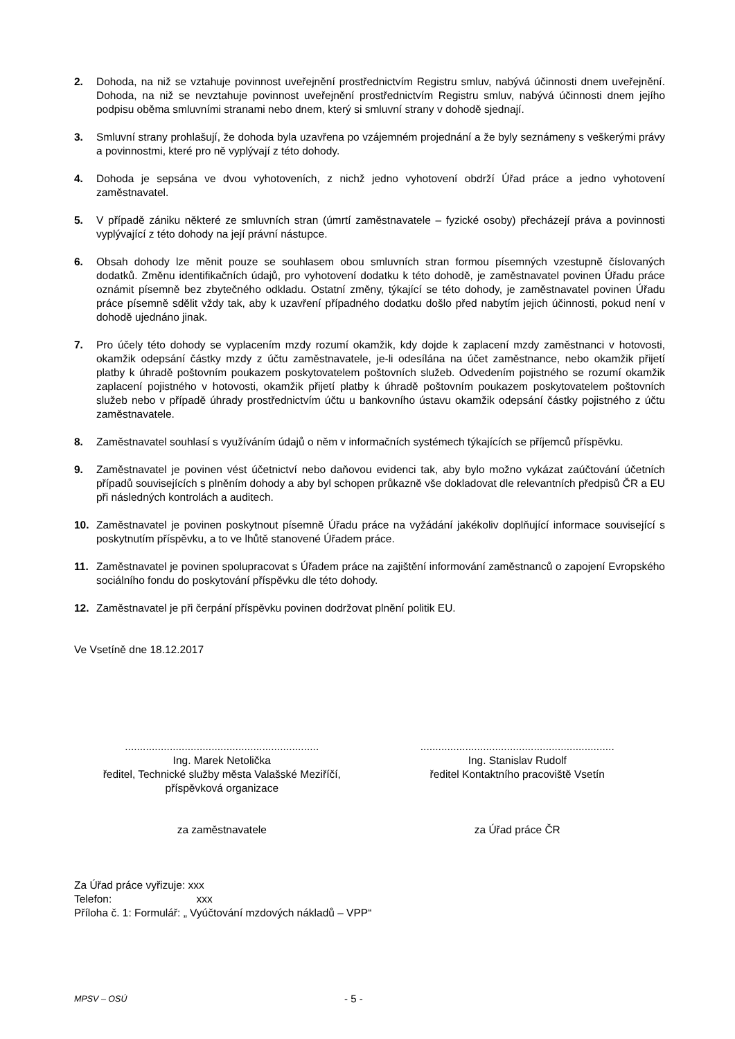2. Dohoda, na niž se vztahuje povinnost uveřejnění prostřednictvím Registru smluv, nabývá účinnosti dnem uveřejnění. Dohoda, na niž se nevztahuje povinnost uveřejnění prostřednictvím Registru smluv, nabývá účinnosti dnem jejího podpisu oběma smluvními stranami nebo dnem, který si smluvní strany v dohodě sjednají.
3. Smluvní strany prohlašují, že dohoda byla uzavřena po vzájemném projednání a že byly seznámeny s veškerými právy a povinnostmi, které pro ně vyplývají z této dohody.
4. Dohoda je sepsána ve dvou vyhotoveních, z nichž jedno vyhotovení obdrží Úřad práce a jedno vyhotovení zaměstnavatel.
5. V případě zániku některé ze smluvních stran (úmrtí zaměstnavatele – fyzické osoby) přecházejí práva a povinnosti vyplývající z této dohody na její právní nástupce.
6. Obsah dohody lze měnit pouze se souhlasem obou smluvních stran formou písemných vzestupně číslovaných dodatků. Změnu identifikačních údajů, pro vyhotovení dodatku k této dohodě, je zaměstnavatel povinen Úřadu práce oznámit písemně bez zbytečného odkladu. Ostatní změny, týkající se této dohody, je zaměstnavatel povinen Úřadu práce písemně sdělit vždy tak, aby k uzavření případného dodatku došlo před nabytím jejich účinnosti, pokud není v dohodě ujednáno jinak.
7. Pro účely této dohody se vyplacením mzdy rozumí okamžik, kdy dojde k zaplacení mzdy zaměstnanci v hotovosti, okamžik odepsání částky mzdy z účtu zaměstnavatele, je-li odesílána na účet zaměstnance, nebo okamžik přijetí platby k úhradě poštovním poukazem poskytovatelem poštovních služeb. Odvedením pojistného se rozumí okamžik zaplacení pojistného v hotovosti, okamžik přijetí platby k úhradě poštovním poukazem poskytovatelem poštovních služeb nebo v případě úhrady prostřednictvím účtu u bankovního ústavu okamžik odepsání částky pojistného z účtu zaměstnavatele.
8. Zaměstnavatel souhlasí s využíváním údajů o něm v informačních systémech týkajících se příjemců příspěvku.
9. Zaměstnavatel je povinen vést účetnictví nebo daňovou evidenci tak, aby bylo možno vykázat zaúčtování účetních případů souvisejících s plněním dohody a aby byl schopen průkazně vše dokladovat dle relevantních předpisů ČR a EU při následných kontrolách a auditech.
10. Zaměstnavatel je povinen poskytnout písemně Úřadu práce na vyžádání jakékoliv doplňující informace související s poskytnutím příspěvku, a to ve lhůtě stanovené Úřadem práce.
11. Zaměstnavatel je povinen spolupracovat s Úřadem práce na zajištění informování zaměstnanců o zapojení Evropského sociálního fondu do poskytování příspěvku dle této dohody.
12. Zaměstnavatel je při čerpání příspěvku povinen dodržovat plnění politik EU.
Ve Vsetíně dne 18.12.2017
.................................................................
Ing. Marek Netolička
ředitel, Technické služby města Valašské Meziříčí,
příspěvková organizace
za zaměstnavatele
.................................................................
Ing. Stanislav Rudolf
ředitel Kontaktního pracoviště Vsetín
za Úřad práce ČR
Za Úřad práce vyřizuje: xxx
Telefon: xxx
Příloha č. 1: Formulář: „ Vyúčtování mzdových nákladů – VPP“
MPSV – OSÚ - 5 -